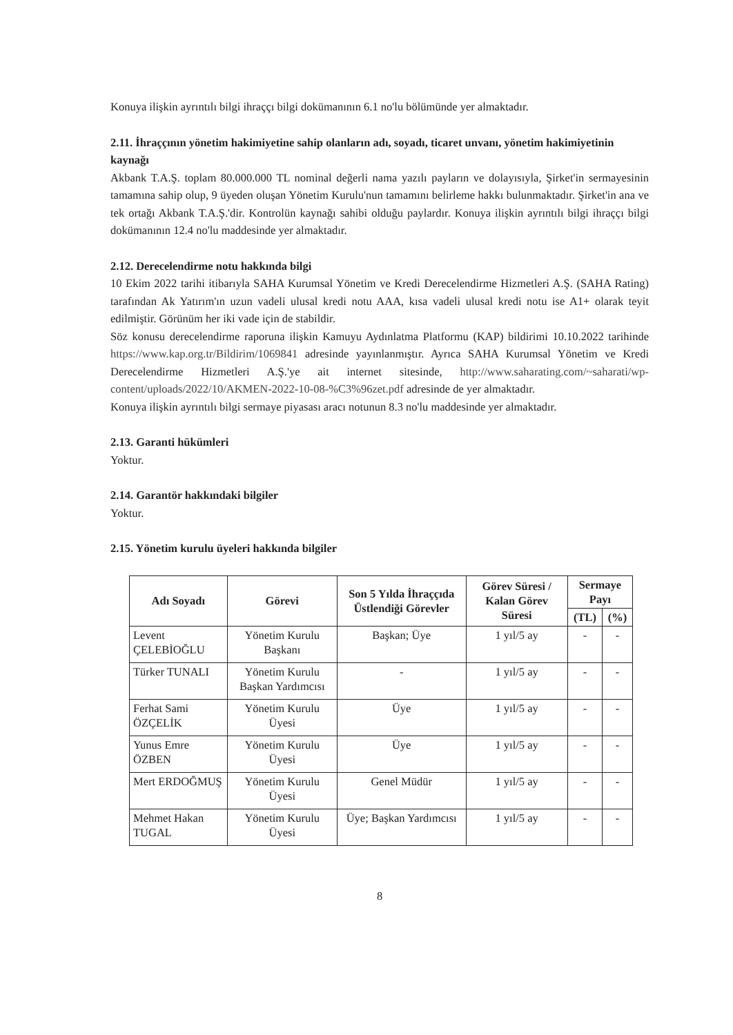Konuya ilişkin ayrıntılı bilgi ihraççı bilgi dokümanının 6.1 no'lu bölümünde yer almaktadır.
2.11. İhraççının yönetim hakimiyetine sahip olanların adı, soyadı, ticaret unvanı, yönetim hakimiyetinin kaynağı
Akbank T.A.Ş. toplam 80.000.000 TL nominal değerli nama yazılı payların ve dolayısıyla, Şirket'in sermayesinin tamamına sahip olup, 9 üyeden oluşan Yönetim Kurulu'nun tamamını belirleme hakkı bulunmaktadır. Şirket'in ana ve tek ortağı Akbank T.A.Ş.'dir. Kontrolün kaynağı sahibi olduğu paylardır. Konuya ilişkin ayrıntılı bilgi ihraççı bilgi dokümanının 12.4 no'lu maddesinde yer almaktadır.
2.12. Derecelendirme notu hakkında bilgi
10 Ekim 2022 tarihi itibarıyla SAHA Kurumsal Yönetim ve Kredi Derecelendirme Hizmetleri A.Ş. (SAHA Rating) tarafından Ak Yatırım'ın uzun vadeli ulusal kredi notu AAA, kısa vadeli ulusal kredi notu ise A1+ olarak teyit edilmiştir. Görünüm her iki vade için de stabildir.
Söz konusu derecelendirme raporuna ilişkin Kamuyu Aydınlatma Platformu (KAP) bildirimi 10.10.2022 tarihinde https://www.kap.org.tr/Bildirim/1069841 adresinde yayınlanmıştır. Ayrıca SAHA Kurumsal Yönetim ve Kredi Derecelendirme Hizmetleri A.Ş.'ye ait internet sitesinde, http://www.saharating.com/~saharati/wp-content/uploads/2022/10/AKMEN-2022-10-08-%C3%96zet.pdf adresinde de yer almaktadır.
Konuya ilişkin ayrıntılı bilgi sermaye piyasası aracı notunun 8.3 no'lu maddesinde yer almaktadır.
2.13. Garanti hükümleri
Yoktur.
2.14. Garantör hakkındaki bilgiler
Yoktur.
2.15. Yönetim kurulu üyeleri hakkında bilgiler
| Adı Soyadı | Görevi | Son 5 Yılda İhraççıda Üstlendiği Görevler | Görev Süresi / Kalan Görev Süresi | Sermaye Payı | |
| --- | --- | --- | --- | --- | --- |
| | | | | (TL) | (%) |
| Levent ÇELEBİOĞLU | Yönetim Kurulu Başkanı | Başkan; Üye | 1 yıl/5 ay | - | - |
| Türker TUNALI | Yönetim Kurulu Başkan Yardımcısı | - | 1 yıl/5 ay | - | - |
| Ferhat Sami ÖZÇELİK | Yönetim Kurulu Üyesi | Üye | 1 yıl/5 ay | - | - |
| Yunus Emre ÖZBEN | Yönetim Kurulu Üyesi | Üye | 1 yıl/5 ay | - | - |
| Mert ERDOĞMUŞ | Yönetim Kurulu Üyesi | Genel Müdür | 1 yıl/5 ay | - | - |
| Mehmet Hakan TUGAL | Yönetim Kurulu Üyesi | Üye; Başkan Yardımcısı | 1 yıl/5 ay | - | - |
8